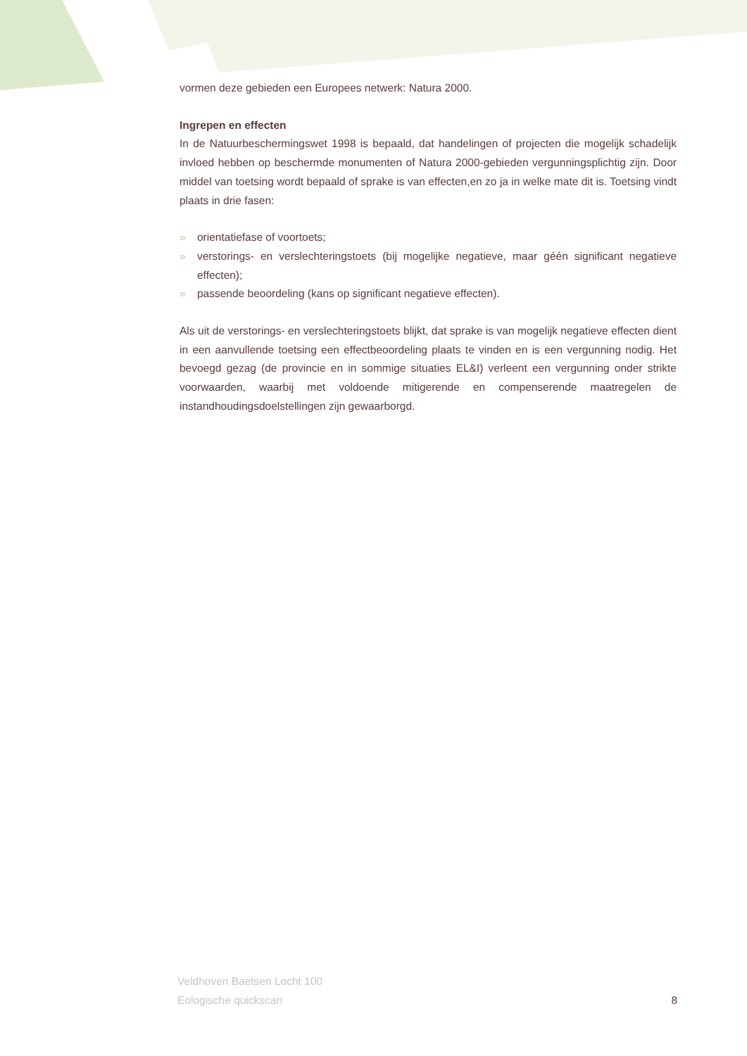vormen deze gebieden een Europees netwerk: Natura 2000.
Ingrepen en effecten
In de Natuurbeschermingswet 1998 is bepaald, dat handelingen of projecten die mogelijk schadelijk invloed hebben op beschermde monumenten of Natura 2000-gebieden vergunningsplichtig zijn. Door middel van toetsing wordt bepaald of sprake is van effecten,en zo ja in welke mate dit is. Toetsing vindt plaats in drie fasen:
» orientatiefase of voortoets;
» verstorings- en verslechteringstoets (bij mogelijke negatieve, maar géén significant negatieve effecten);
» passende beoordeling (kans op significant negatieve effecten).
Als uit de verstorings- en verslechteringstoets blijkt, dat sprake is van mogelijk negatieve effecten dient in een aanvullende toetsing een effectbeoordeling plaats te vinden en is een vergunning nodig. Het bevoegd gezag (de provincie en in sommige situaties EL&I) verleent een vergunning onder strikte voorwaarden, waarbij met voldoende mitigerende en compenserende maatregelen de instandhoudingsdoelstellingen zijn gewaarborgd.
Veldhoven Baetsen Locht 100
Eologische quickscan
8